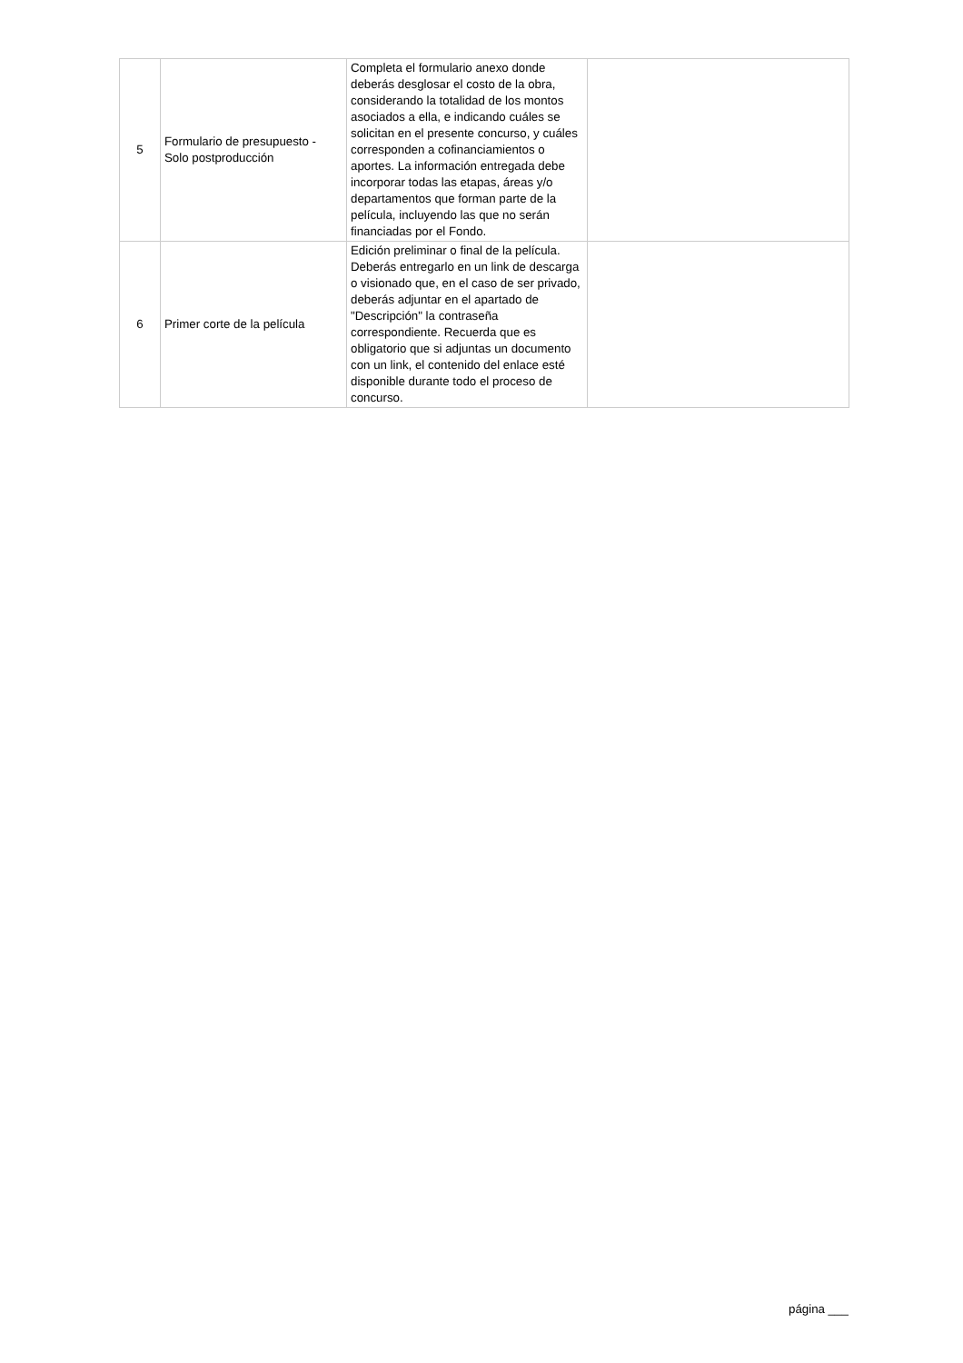| 5 | Formulario de presupuesto - Solo postproducción | Completa el formulario anexo donde deberás desglosar el costo de la obra, considerando la totalidad de los montos asociados a ella, e indicando cuáles se solicitan en el presente concurso, y cuáles corresponden a cofinanciamientos o aportes. La información entregada debe incorporar todas las etapas, áreas y/o departamentos que forman parte de la película, incluyendo las que no serán financiadas por el Fondo. | |
| 6 | Primer corte de la película | Edición preliminar o final de la película. Deberás entregarlo en un link de descarga o visionado que, en el caso de ser privado, deberás adjuntar en el apartado de "Descripción" la contraseña correspondiente. Recuerda que es obligatorio que si adjuntas un documento con un link, el contenido del enlace esté disponible durante todo el proceso de concurso. | |
página ___